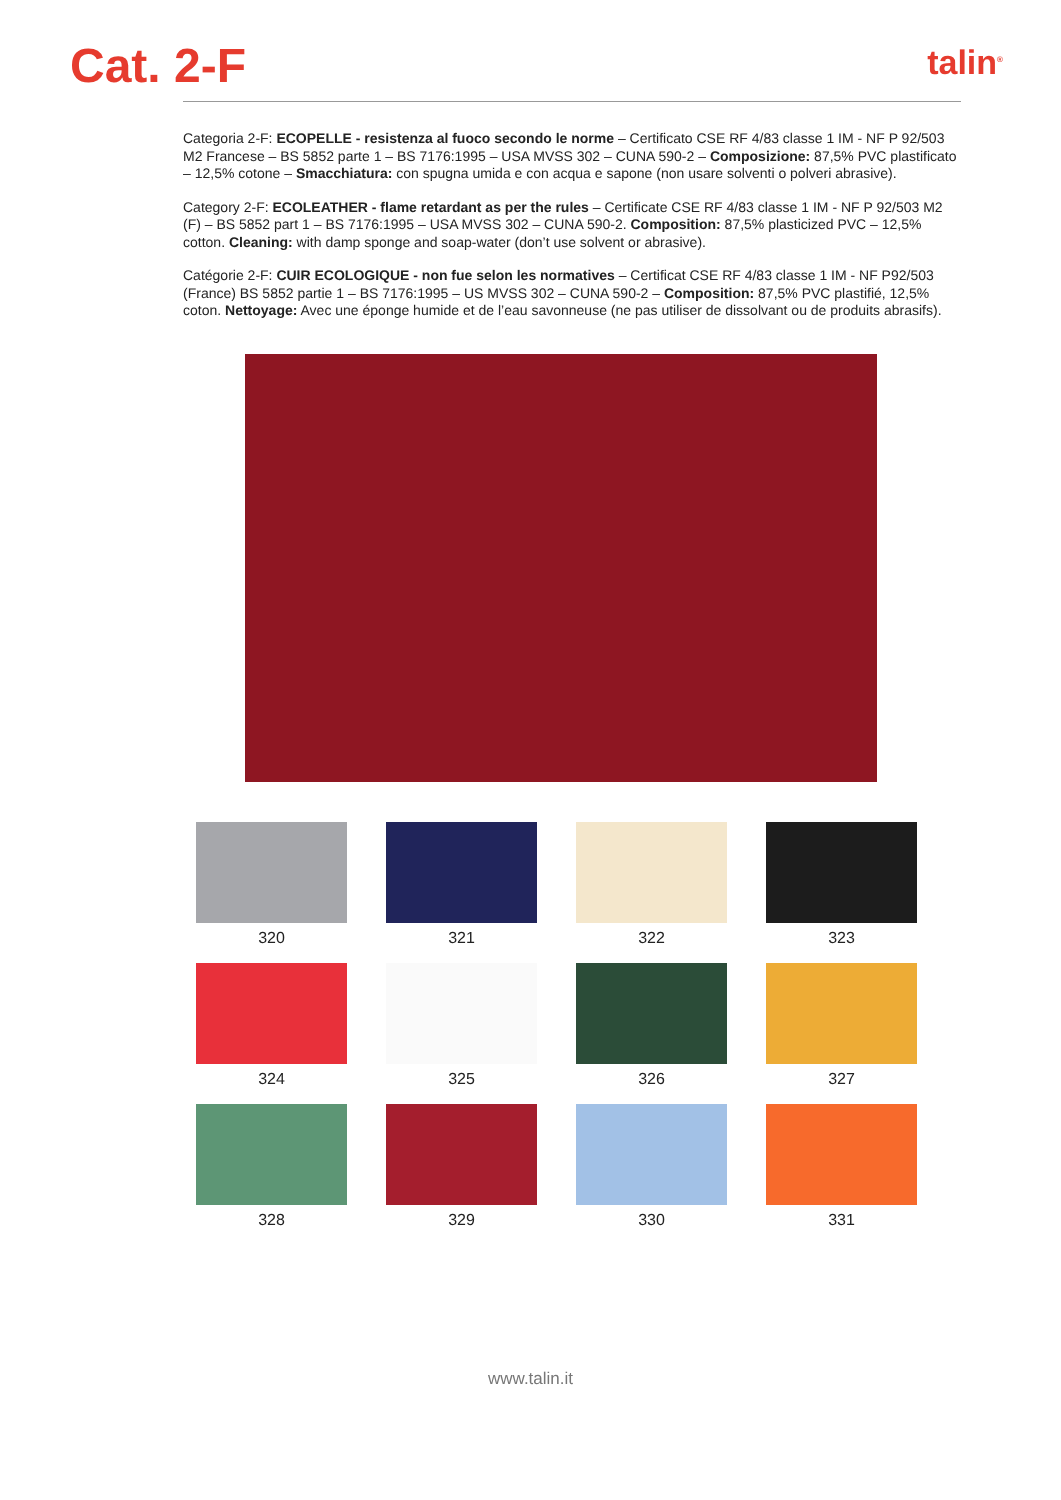Cat. 2-F
talin<sup>®</sup>
Categoria 2-F: ECOPELLE - resistenza al fuoco secondo le norme – Certificato CSE RF 4/83 classe 1 IM - NF P 92/503 M2 Francese – BS 5852 parte 1 – BS 7176:1995 – USA MVSS 302 – CUNA 590-2 – Composizione: 87,5% PVC plastificato – 12,5% cotone – Smacchiatura: con spugna umida e con acqua e sapone (non usare solventi o polveri abrasive).
Category 2-F: ECOLEATHER - flame retardant as per the rules – Certificate CSE RF 4/83 classe 1 IM - NF P 92/503 M2 (F) – BS 5852 part 1 – BS 7176:1995 – USA MVSS 302 – CUNA 590-2. Composition: 87,5% plasticized PVC – 12,5% cotton. Cleaning: with damp sponge and soap-water (don’t use solvent or abrasive).
Catégorie 2-F: CUIR ECOLOGIQUE - non fue selon les normatives – Certificat CSE RF 4/83 classe 1 IM - NF P92/503 (France) BS 5852 partie 1 – BS 7176:1995 – US MVSS 302 – CUNA 590-2 – Composition: 87,5% PVC plastifié, 12,5% coton. Nettoyage: Avec une éponge humide et de l’eau savonneuse (ne pas utiliser de dissolvant ou de produits abrasifs).
320
321
322
323
324
325
326
327
328
329
330
331
www.talin.it